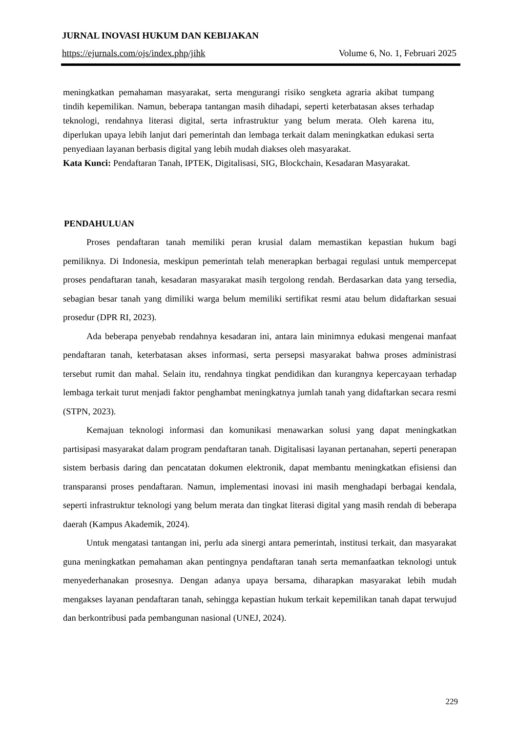JURNAL INOVASI HUKUM DAN KEBIJAKAN
https://ejurnals.com/ojs/index.php/jihk Volume 6, No. 1, Februari 2025
meningkatkan pemahaman masyarakat, serta mengurangi risiko sengketa agraria akibat tumpang tindih kepemilikan. Namun, beberapa tantangan masih dihadapi, seperti keterbatasan akses terhadap teknologi, rendahnya literasi digital, serta infrastruktur yang belum merata. Oleh karena itu, diperlukan upaya lebih lanjut dari pemerintah dan lembaga terkait dalam meningkatkan edukasi serta penyediaan layanan berbasis digital yang lebih mudah diakses oleh masyarakat.
Kata Kunci: Pendaftaran Tanah, IPTEK, Digitalisasi, SIG, Blockchain, Kesadaran Masyarakat.
PENDAHULUAN
Proses pendaftaran tanah memiliki peran krusial dalam memastikan kepastian hukum bagi pemiliknya. Di Indonesia, meskipun pemerintah telah menerapkan berbagai regulasi untuk mempercepat proses pendaftaran tanah, kesadaran masyarakat masih tergolong rendah. Berdasarkan data yang tersedia, sebagian besar tanah yang dimiliki warga belum memiliki sertifikat resmi atau belum didaftarkan sesuai prosedur (DPR RI, 2023).
Ada beberapa penyebab rendahnya kesadaran ini, antara lain minimnya edukasi mengenai manfaat pendaftaran tanah, keterbatasan akses informasi, serta persepsi masyarakat bahwa proses administrasi tersebut rumit dan mahal. Selain itu, rendahnya tingkat pendidikan dan kurangnya kepercayaan terhadap lembaga terkait turut menjadi faktor penghambat meningkatnya jumlah tanah yang didaftarkan secara resmi (STPN, 2023).
Kemajuan teknologi informasi dan komunikasi menawarkan solusi yang dapat meningkatkan partisipasi masyarakat dalam program pendaftaran tanah. Digitalisasi layanan pertanahan, seperti penerapan sistem berbasis daring dan pencatatan dokumen elektronik, dapat membantu meningkatkan efisiensi dan transparansi proses pendaftaran. Namun, implementasi inovasi ini masih menghadapi berbagai kendala, seperti infrastruktur teknologi yang belum merata dan tingkat literasi digital yang masih rendah di beberapa daerah (Kampus Akademik, 2024).
Untuk mengatasi tantangan ini, perlu ada sinergi antara pemerintah, institusi terkait, dan masyarakat guna meningkatkan pemahaman akan pentingnya pendaftaran tanah serta memanfaatkan teknologi untuk menyederhanakan prosesnya. Dengan adanya upaya bersama, diharapkan masyarakat lebih mudah mengakses layanan pendaftaran tanah, sehingga kepastian hukum terkait kepemilikan tanah dapat terwujud dan berkontribusi pada pembangunan nasional (UNEJ, 2024).
229